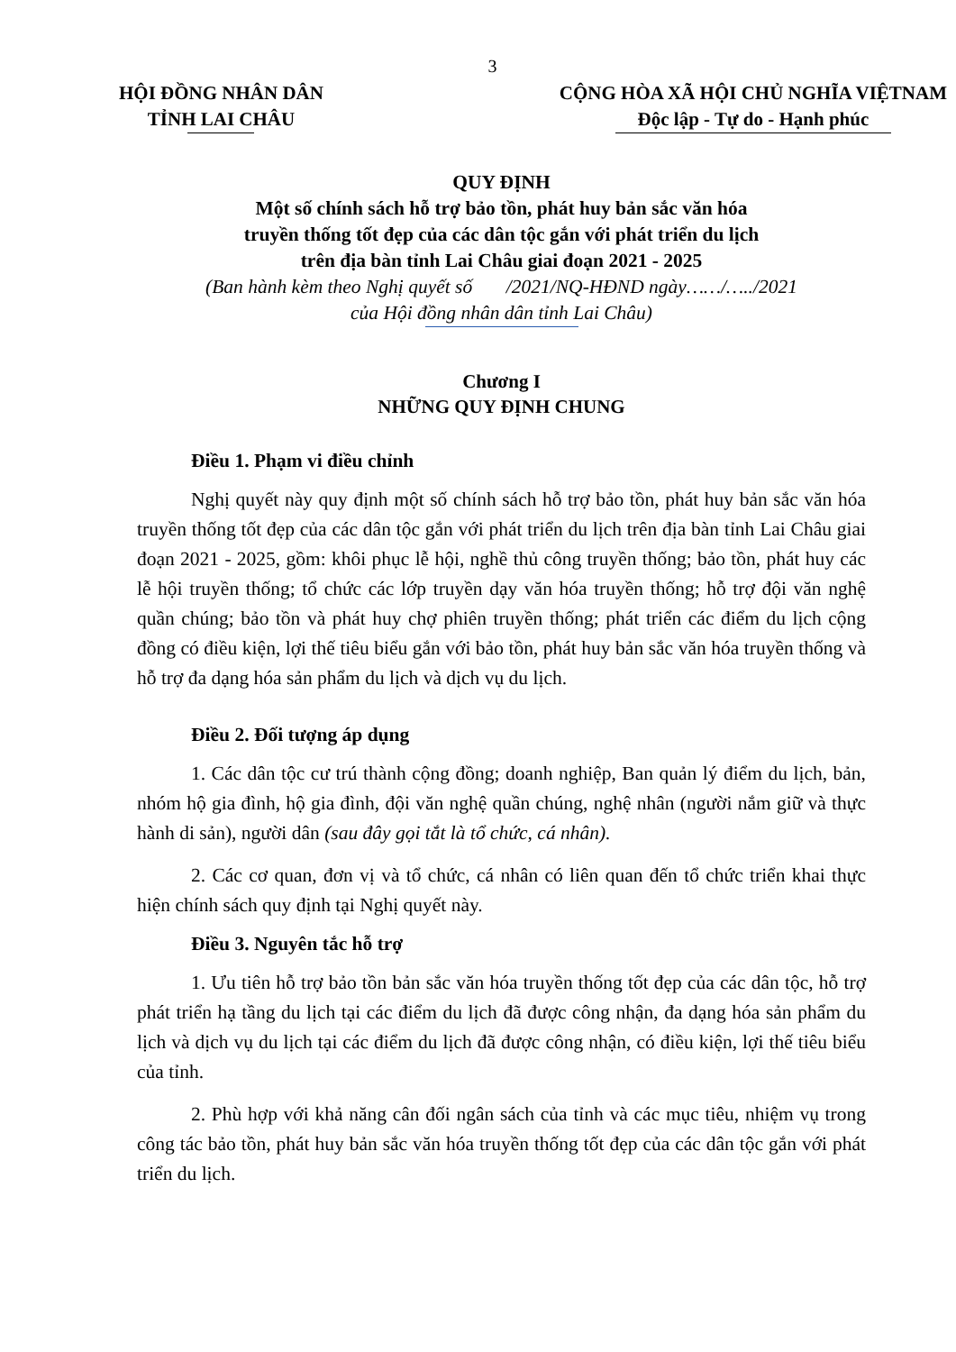3
HỘI ĐỒNG NHÂN DÂN
TỈNH LAI CHÂU
CỘNG HÒA XÃ HỘI CHỦ NGHĨA VIỆTNAM
Độc lập - Tự do - Hạnh phúc
QUY ĐỊNH
Một số chính sách hỗ trợ bảo tồn, phát huy bản sắc văn hóa
truyền thống tốt đẹp của các dân tộc gắn với phát triển du lịch
trên địa bàn tỉnh Lai Châu giai đoạn 2021 - 2025
(Ban hành kèm theo Nghị quyết số /2021/NQ-HĐND ngày……/…../2021
của Hội đồng nhân dân tỉnh Lai Châu)
Chương I
NHỮNG QUY ĐỊNH CHUNG
Điều 1. Phạm vi điều chỉnh
Nghị quyết này quy định một số chính sách hỗ trợ bảo tồn, phát huy bản sắc văn hóa truyền thống tốt đẹp của các dân tộc gắn với phát triển du lịch trên địa bàn tỉnh Lai Châu giai đoạn 2021 - 2025, gồm: khôi phục lễ hội, nghề thủ công truyền thống; bảo tồn, phát huy các lễ hội truyền thống; tổ chức các lớp truyền dạy văn hóa truyền thống; hỗ trợ đội văn nghệ quần chúng; bảo tồn và phát huy chợ phiên truyền thống; phát triển các điểm du lịch cộng đồng có điều kiện, lợi thế tiêu biểu gắn với bảo tồn, phát huy bản sắc văn hóa truyền thống và hỗ trợ đa dạng hóa sản phẩm du lịch và dịch vụ du lịch.
Điều 2. Đối tượng áp dụng
1. Các dân tộc cư trú thành cộng đồng; doanh nghiệp, Ban quản lý điểm du lịch, bản, nhóm hộ gia đình, hộ gia đình, đội văn nghệ quần chúng, nghệ nhân (người nắm giữ và thực hành di sản), người dân (sau đây gọi tắt là tổ chức, cá nhân).
2. Các cơ quan, đơn vị và tổ chức, cá nhân có liên quan đến tổ chức triển khai thực hiện chính sách quy định tại Nghị quyết này.
Điều 3. Nguyên tắc hỗ trợ
1. Ưu tiên hỗ trợ bảo tồn bản sắc văn hóa truyền thống tốt đẹp của các dân tộc, hỗ trợ phát triển hạ tầng du lịch tại các điểm du lịch đã được công nhận, đa dạng hóa sản phẩm du lịch và dịch vụ du lịch tại các điểm du lịch đã được công nhận, có điều kiện, lợi thế tiêu biểu của tỉnh.
2. Phù hợp với khả năng cân đối ngân sách của tỉnh và các mục tiêu, nhiệm vụ trong công tác bảo tồn, phát huy bản sắc văn hóa truyền thống tốt đẹp của các dân tộc gắn với phát triển du lịch.